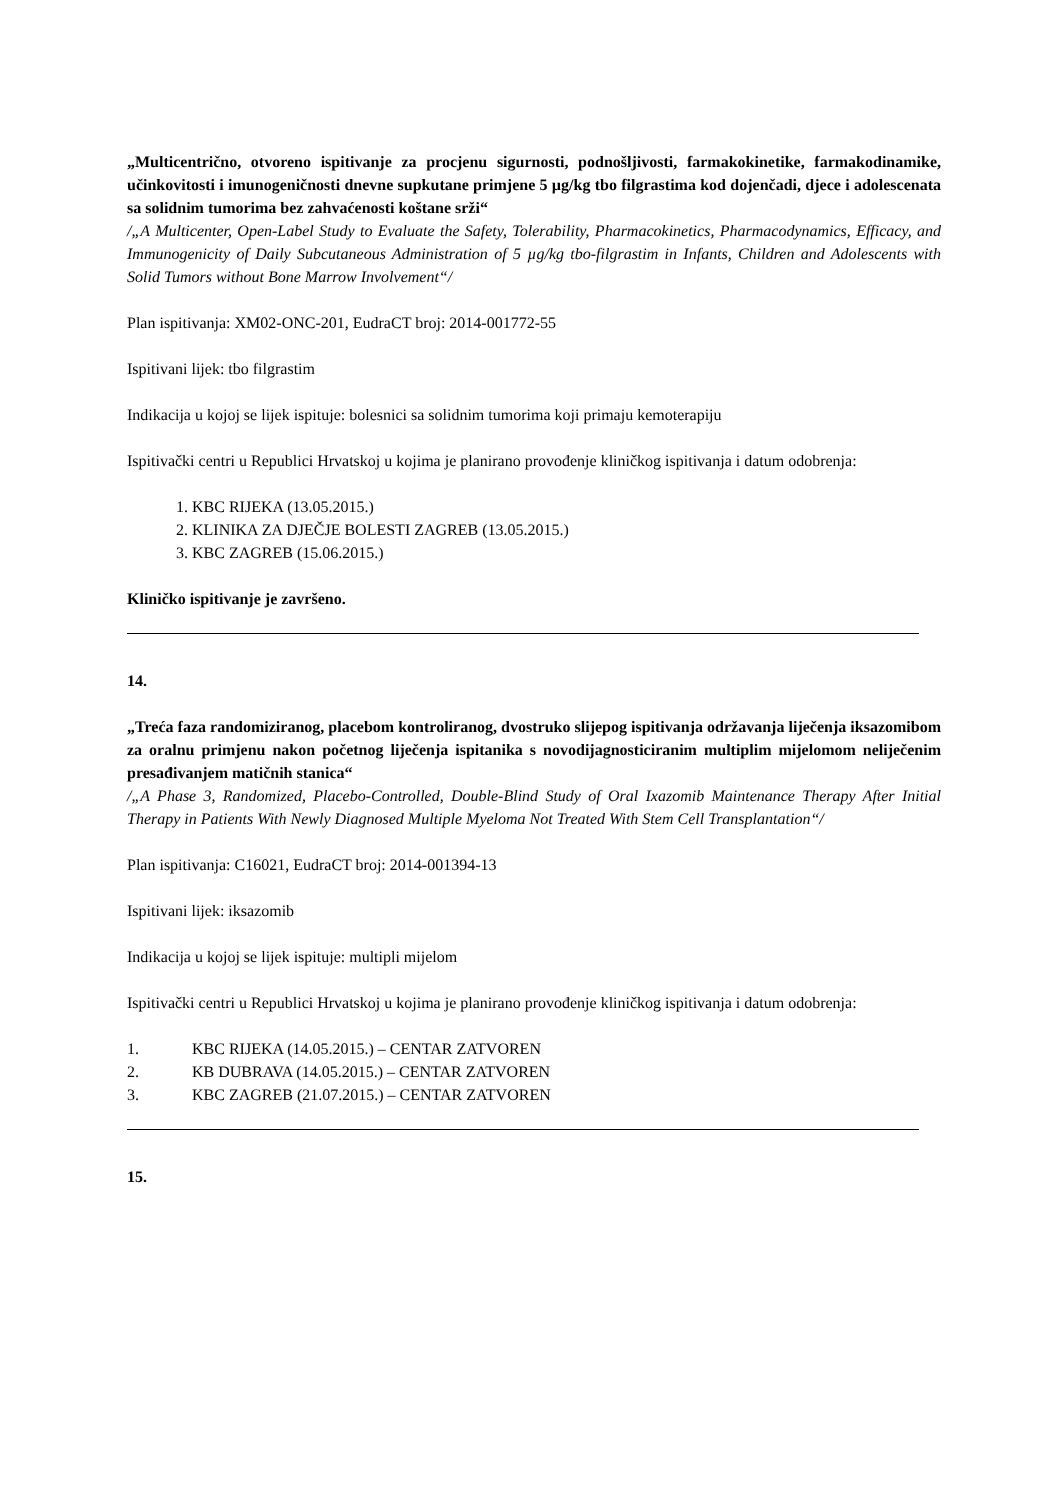„Multicentrično, otvoreno ispitivanje za procjenu sigurnosti, podnošljivosti, farmakokinetike, farmakodinamike, učinkovitosti i imunogeničnosti dnevne supkutane primjene 5 µg/kg tbo filgrastima kod dojenčadi, djece i adolescenata sa solidnim tumorima bez zahvaćenosti koštane srži“
/„A Multicenter, Open-Label Study to Evaluate the Safety, Tolerability, Pharmacokinetics, Pharmacodynamics, Efficacy, and Immunogenicity of Daily Subcutaneous Administration of 5 µg/kg tbo-filgrastim in Infants, Children and Adolescents with Solid Tumors without Bone Marrow Involvement“/
Plan ispitivanja: XM02-ONC-201, EudraCT broj: 2014-001772-55
Ispitivani lijek: tbo filgrastim
Indikacija u kojoj se lijek ispituje: bolesnici sa solidnim tumorima koji primaju kemoterapiju
Ispitivački centri u Republici Hrvatskoj u kojima je planirano provođenje kliničkog ispitivanja i datum odobrenja:
1. KBC RIJEKA (13.05.2015.)
2. KLINIKA ZA DJEČJE BOLESTI ZAGREB (13.05.2015.)
3. KBC ZAGREB (15.06.2015.)
Kliničko ispitivanje je završeno.
14.
„Treća faza randomiziranog, placebom kontroliranog, dvostruko slijepog ispitivanja održavanja liječenja iksazomibom za oralnu primjenu nakon početnog liječenja ispitanika s novodijagnosticiranim multiplim mijelomom neliječenim presađivanjem matičnih stanica“
/„A Phase 3, Randomized, Placebo-Controlled, Double-Blind Study of Oral Ixazomib Maintenance Therapy After Initial Therapy in Patients With Newly Diagnosed Multiple Myeloma Not Treated With Stem Cell Transplantation“/
Plan ispitivanja: C16021, EudraCT broj: 2014-001394-13
Ispitivani lijek: iksazomib
Indikacija u kojoj se lijek ispituje: multipli mijelom
Ispitivački centri u Republici Hrvatskoj u kojima je planirano provođenje kliničkog ispitivanja i datum odobrenja:
1. KBC RIJEKA (14.05.2015.) – CENTAR ZATVOREN
2. KB DUBRAVA (14.05.2015.) – CENTAR ZATVOREN
3. KBC ZAGREB (21.07.2015.) – CENTAR ZATVOREN
15.